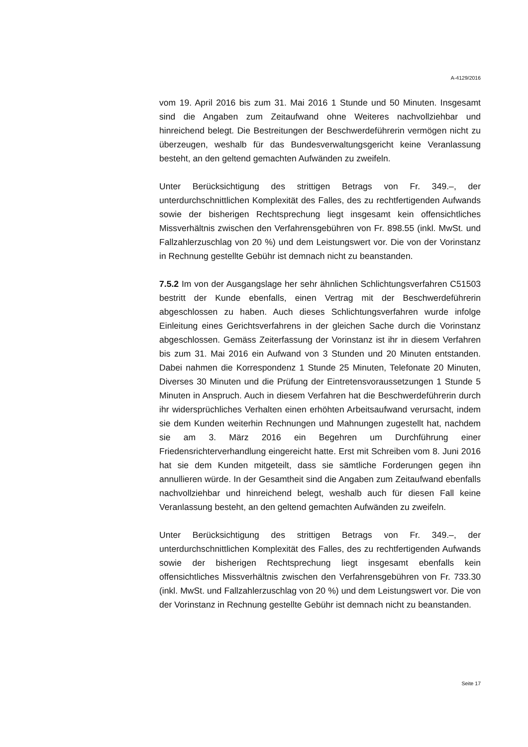A-4129/2016
vom 19. April 2016 bis zum 31. Mai 2016 1 Stunde und 50 Minuten. Insgesamt sind die Angaben zum Zeitaufwand ohne Weiteres nachvollziehbar und hinreichend belegt. Die Bestreitungen der Beschwerdeführerin vermögen nicht zu überzeugen, weshalb für das Bundesverwaltungsgericht keine Veranlassung besteht, an den geltend gemachten Aufwänden zu zweifeln.
Unter Berücksichtigung des strittigen Betrags von Fr. 349.–, der unterdurchschnittlichen Komplexität des Falles, des zu rechtfertigenden Aufwands sowie der bisherigen Rechtsprechung liegt insgesamt kein offensichtliches Missverhältnis zwischen den Verfahrensgebühren von Fr. 898.55 (inkl. MwSt. und Fallzahlerzuschlag von 20 %) und dem Leistungswert vor. Die von der Vorinstanz in Rechnung gestellte Gebühr ist demnach nicht zu beanstanden.
7.5.2 Im von der Ausgangslage her sehr ähnlichen Schlichtungsverfahren C51503 bestritt der Kunde ebenfalls, einen Vertrag mit der Beschwerdeführerin abgeschlossen zu haben. Auch dieses Schlichtungsverfahren wurde infolge Einleitung eines Gerichtsverfahrens in der gleichen Sache durch die Vorinstanz abgeschlossen. Gemäss Zeiterfassung der Vorinstanz ist ihr in diesem Verfahren bis zum 31. Mai 2016 ein Aufwand von 3 Stunden und 20 Minuten entstanden. Dabei nahmen die Korrespondenz 1 Stunde 25 Minuten, Telefonate 20 Minuten, Diverses 30 Minuten und die Prüfung der Eintretensvoraussetzungen 1 Stunde 5 Minuten in Anspruch. Auch in diesem Verfahren hat die Beschwerdeführerin durch ihr widersprüchliches Verhalten einen erhöhten Arbeitsaufwand verursacht, indem sie dem Kunden weiterhin Rechnungen und Mahnungen zugestellt hat, nachdem sie am 3. März 2016 ein Begehren um Durchführung einer Friedensrichterverhandlung eingereicht hatte. Erst mit Schreiben vom 8. Juni 2016 hat sie dem Kunden mitgeteilt, dass sie sämtliche Forderungen gegen ihn annullieren würde. In der Gesamtheit sind die Angaben zum Zeitaufwand ebenfalls nachvollziehbar und hinreichend belegt, weshalb auch für diesen Fall keine Veranlassung besteht, an den geltend gemachten Aufwänden zu zweifeln.
Unter Berücksichtigung des strittigen Betrags von Fr. 349.–, der unterdurchschnittlichen Komplexität des Falles, des zu rechtfertigenden Aufwands sowie der bisherigen Rechtsprechung liegt insgesamt ebenfalls kein offensichtliches Missverhältnis zwischen den Verfahrensgebühren von Fr. 733.30 (inkl. MwSt. und Fallzahlerzuschlag von 20 %) und dem Leistungswert vor. Die von der Vorinstanz in Rechnung gestellte Gebühr ist demnach nicht zu beanstanden.
Seite 17